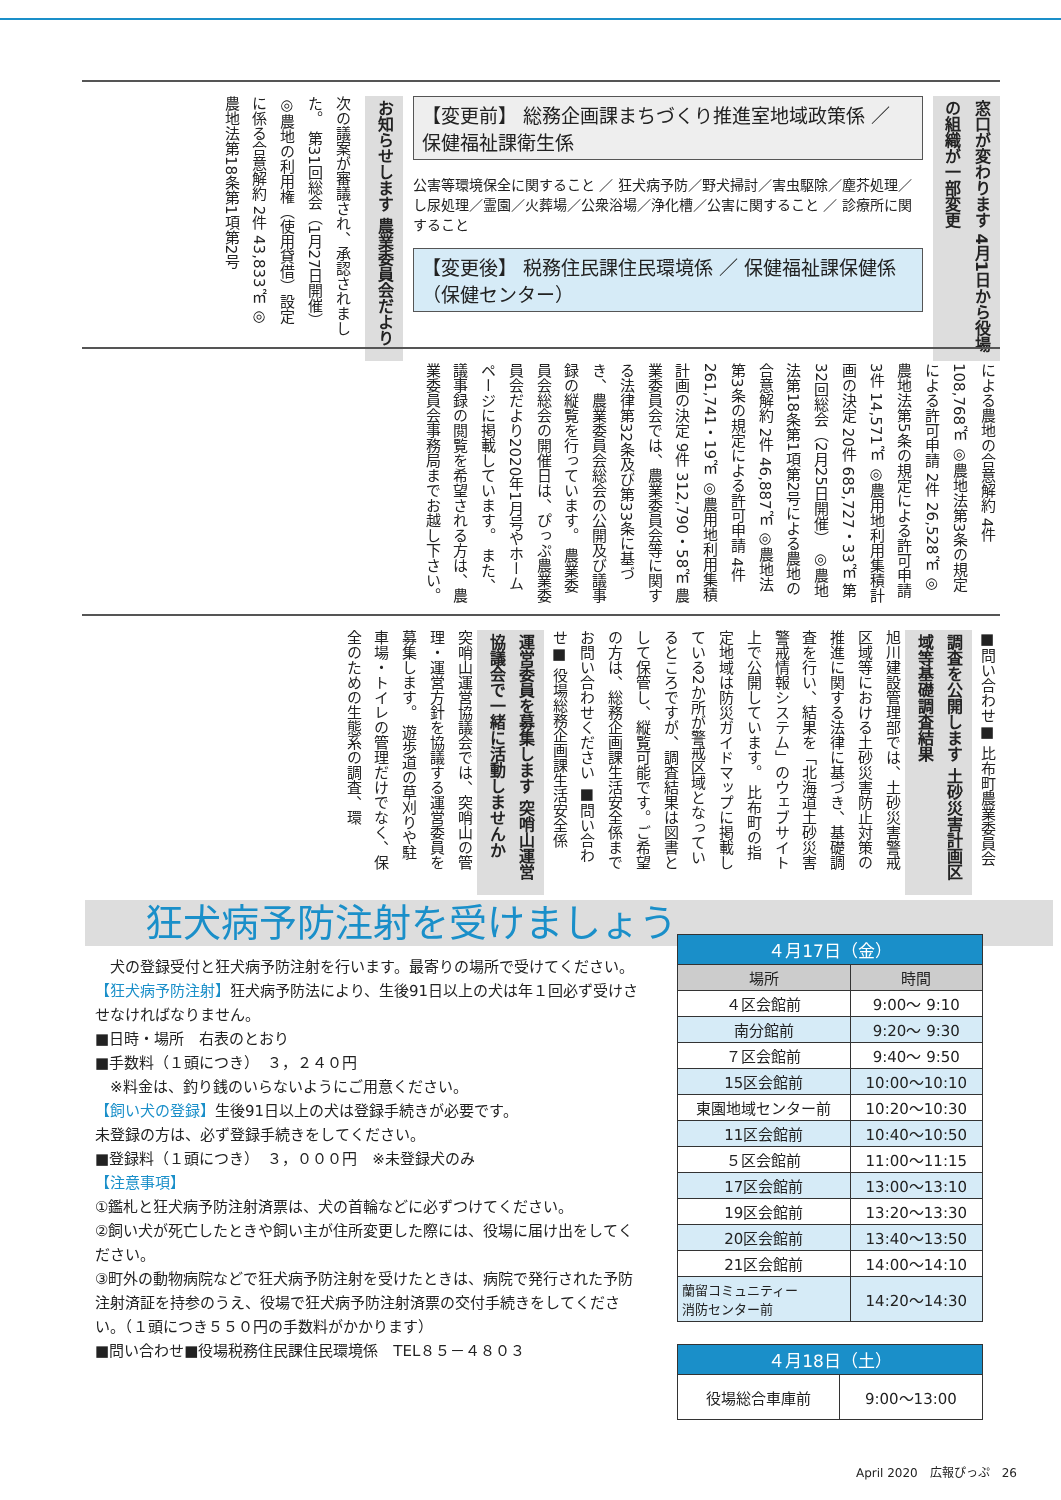窓口が変わります 4月1日から役場の組織が一部変更
【変更前】 総務企画課まちづくり推進室地域政策係 ／ 保健福祉課衛生係
公害等環境保全に関すること ／ 狂犬病予防／野犬掃討／害虫駆除／塵芥処理／し尿処理／霊園／火葬場／公衆浴場／浄化槽／公害に関すること ／ 診療所に関すること
【変更後】 税務住民課住民環境係 ／ 保健福祉課保健係（保健センター）
お知らせします 農業委員会だより
次の議案が審議され、承認されました。 第31回総会（1月27日開催） ◎農地の利用権（使用貸借）設定に係る合意解約 2件 43,833㎡ ◎農地法第18条第1項第2号
による農地の合意解約 4件 108,768㎡ ◎農地法第3条の規定による許可申請 2件 26,528㎡ ◎農地法第5条の規定による許可申請 3件 14,571㎡ ◎農用地利用集積計画の決定 20件 685,727・33㎡ 第32回総会（2月25日開催） ◎農地法第18条第1項第2号による農地の合意解約 2件 46,887㎡ ◎農地法第3条の規定による許可申請 4件 261,741・19㎡ ◎農用地利用集積計画の決定 9件 312,790・58㎡ 農業委員会では、農業委員会等に関する法律第32条及び第33条に基づき、農業委員会総会の公開及び議事録の縦覧を行っています。 農業委員会総会の開催日は、ぴっぷ農業委員会だより2020年1月号やホームページに掲載しています。 また、議事録の閲覧を希望される方は、農業委員会事務局までお越し下さい。
■問い合わせ■ 比布町農業委員会
調査を公開します 土砂災害計画区域等基礎調査結果
旭川建設管理部では、土砂災害警戒区域等における土砂災害防止対策の推進に関する法律に基づき、基礎調査を行い、結果を「北海道土砂災害警戒情報システム」のウェブサイト上で公開しています。 比布町の指定地域は防災ガイドマップに掲載している2か所が警戒区域となっているところですが、調査結果は図書として保管し、縦覧可能です。ご希望の方は、総務企画課生活安全係までお問い合わせください ■問い合わせ■ 役場総務企画課生活安全係
運営委員を募集します 突哨山運営協議会で一緒に活動しませんか
突哨山運営協議会では、突哨山の管理・運営方針を協議する運営委員を募集します。 遊歩道の草刈りや駐車場・トイレの管理だけでなく、保全のための生態系の調査、環
狂犬病予防注射を受けましょう
　犬の登録受付と狂犬病予防注射を行います。最寄りの場所で受けてください。
【狂犬病予防注射】狂犬病予防法により、生後91日以上の犬は年１回必ず受けさせなければなりません。
■日時・場所　右表のとおり
■手数料（１頭につき）　３，２４０円
　※料金は、釣り銭のいらないようにご用意ください。
【飼い犬の登録】生後91日以上の犬は登録手続きが必要です。
未登録の方は、必ず登録手続きをしてください。
■登録料（１頭につき）　３，０００円　※未登録犬のみ
【注意事項】
①鑑札と狂犬病予防注射済票は、犬の首輪などに必ずつけてください。
②飼い犬が死亡したときや飼い主が住所変更した際には、役場に届け出をしてください。
③町外の動物病院などで狂犬病予防注射を受けたときは、病院で発行された予防注射済証を持参のうえ、役場で狂犬病予防注射済票の交付手続きをしてください。（１頭につき５５０円の手数料がかかります）
■問い合わせ■役場税務住民課住民環境係　TEL８５－４８０３
| ４月17日（金） | |
| --- | --- |
| 場所 | 時間 |
| ４区会館前 | 9:00～ 9:10 |
| 南分館前 | 9:20～ 9:30 |
| ７区会館前 | 9:40～ 9:50 |
| 15区会館前 | 10:00～10:10 |
| 東園地域センター前 | 10:20～10:30 |
| 11区会館前 | 10:40～10:50 |
| ５区会館前 | 11:00～11:15 |
| 17区会館前 | 13:00～13:10 |
| 19区会館前 | 13:20～13:30 |
| 20区会館前 | 13:40～13:50 |
| 21区会館前 | 14:00～14:10 |
| 蘭留コミュニティー 消防センター前 | 14:20～14:30 |
| ４月18日（土） | |
| --- | --- |
| 役場総合車庫前 | 9:00～13:00 |
April 2020　広報ぴっぷ　26